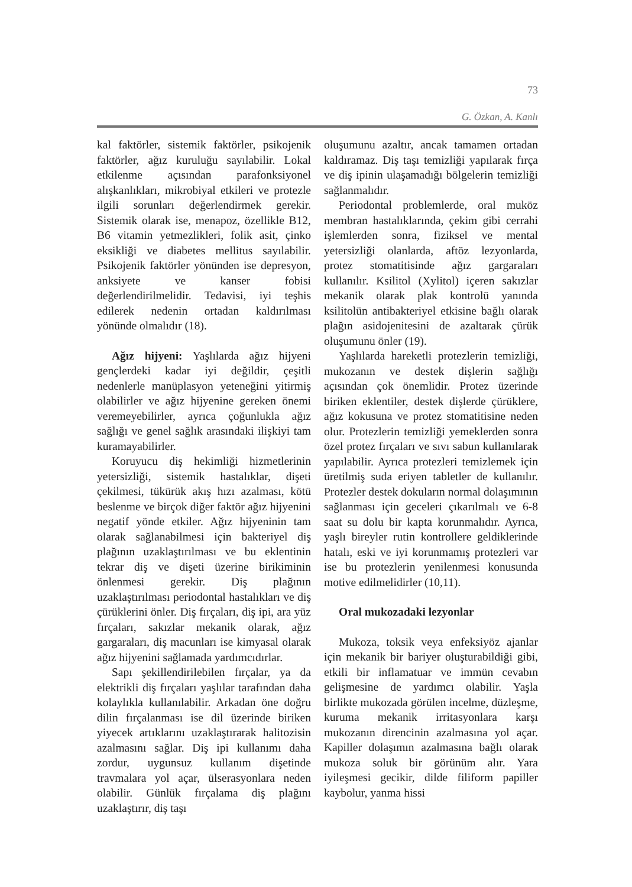73
G. Özkan, A. Kanlı
kal faktörler, sistemik faktörler, psikojenik faktörler, ağız kuruluğu sayılabilir. Lokal etkilenme açısından parafonksiyonel alışkanlıkları, mikrobiyal etkileri ve protezle ilgili sorunları değerlendirmek gerekir. Sistemik olarak ise, menapoz, özellikle B12, B6 vitamin yetmezlikleri, folik asit, çinko eksikliği ve diabetes mellitus sayılabilir. Psikojenik faktörler yönünden ise depresyon, anksiyete ve kanser fobisi değerlendirilmelidir. Tedavisi, iyi teşhis edilerek nedenin ortadan kaldırılması yönünde olmalıdır (18).
Ağız hijyeni: Yaşlılarda ağız hijyeni gençlerdeki kadar iyi değildir, çeşitli nedenlerle manüplasyon yeteneğini yitirmiş olabilirler ve ağız hijyenine gereken önemi veremeyebilirler, ayrıca çoğunlukla ağız sağlığı ve genel sağlık arasındaki ilişkiyi tam kuramayabilirler.
Koruyucu diş hekimliği hizmetlerinin yetersizliği, sistemik hastalıklar, dişeti çekilmesi, tükürük akış hızı azalması, kötü beslenme ve birçok diğer faktör ağız hijyenini negatif yönde etkiler. Ağız hijyeninin tam olarak sağlanabilmesi için bakteriyel diş plağının uzaklaştırılması ve bu eklentinin tekrar diş ve dişeti üzerine birikiminin önlenmesi gerekir. Diş plağının uzaklaştırılması periodontal hastalıkları ve diş çürüklerini önler. Diş fırçaları, diş ipi, ara yüz fırçaları, sakızlar mekanik olarak, ağız gargaraları, diş macunları ise kimyasal olarak ağız hijyenini sağlamada yardımcıdırlar.
Sapı şekillendirilebilen fırçalar, ya da elektrikli diş fırçaları yaşlılar tarafından daha kolaylıkla kullanılabilir. Arkadan öne doğru dilin fırçalanması ise dil üzerinde biriken yiyecek artıklarını uzaklaştırarak halitozisin azalmasını sağlar. Diş ipi kullanımı daha zordur, uygunsuz kullanım dişetinde travmalara yol açar, ülserasyonlara neden olabilir. Günlük fırçalama diş plağını uzaklaştırır, diş taşı
oluşumunu azaltır, ancak tamamen ortadan kaldıramaz. Diş taşı temizliği yapılarak fırça ve diş ipinin ulaşamadığı bölgelerin temizliği sağlanmalıdır.
Periodontal problemlerde, oral muköz membran hastalıklarında, çekim gibi cerrahi işlemlerden sonra, fiziksel ve mental yetersizliği olanlarda, aftöz lezyonlarda, protez stomatitisinde ağız gargaraları kullanılır. Ksilitol (Xylitol) içeren sakızlar mekanik olarak plak kontrolü yanında ksilitolün antibakteriyel etkisine bağlı olarak plağın asidojenitesini de azaltarak çürük oluşumunu önler (19).
Yaşlılarda hareketli protezlerin temizliği, mukozanın ve destek dişlerin sağlığı açısından çok önemlidir. Protez üzerinde biriken eklentiler, destek dişlerde çürüklere, ağız kokusuna ve protez stomatitisine neden olur. Protezlerin temizliği yemeklerden sonra özel protez fırçaları ve sıvı sabun kullanılarak yapılabilir. Ayrıca protezleri temizlemek için üretilmiş suda eriyen tabletler de kullanılır. Protezler destek dokuların normal dolaşımının sağlanması için geceleri çıkarılmalı ve 6-8 saat su dolu bir kapta korunmalıdır. Ayrıca, yaşlı bireyler rutin kontrollere geldiklerinde hatalı, eski ve iyi korunmamış protezleri var ise bu protezlerin yenilenmesi konusunda motive edilmelidirler (10,11).
Oral mukozadaki lezyonlar
Mukoza, toksik veya enfeksiyöz ajanlar için mekanik bir bariyer oluşturabildiği gibi, etkili bir inflamatuar ve immün cevabın gelişmesine de yardımcı olabilir. Yaşla birlikte mukozada görülen incelme, düzleşme, kuruma mekanik irritasyonlara karşı mukozanın direncinin azalmasına yol açar. Kapiller dolaşımın azalmasına bağlı olarak mukoza soluk bir görünüm alır. Yara iyileşmesi gecikir, dilde filiform papiller kaybolur, yanma hissi